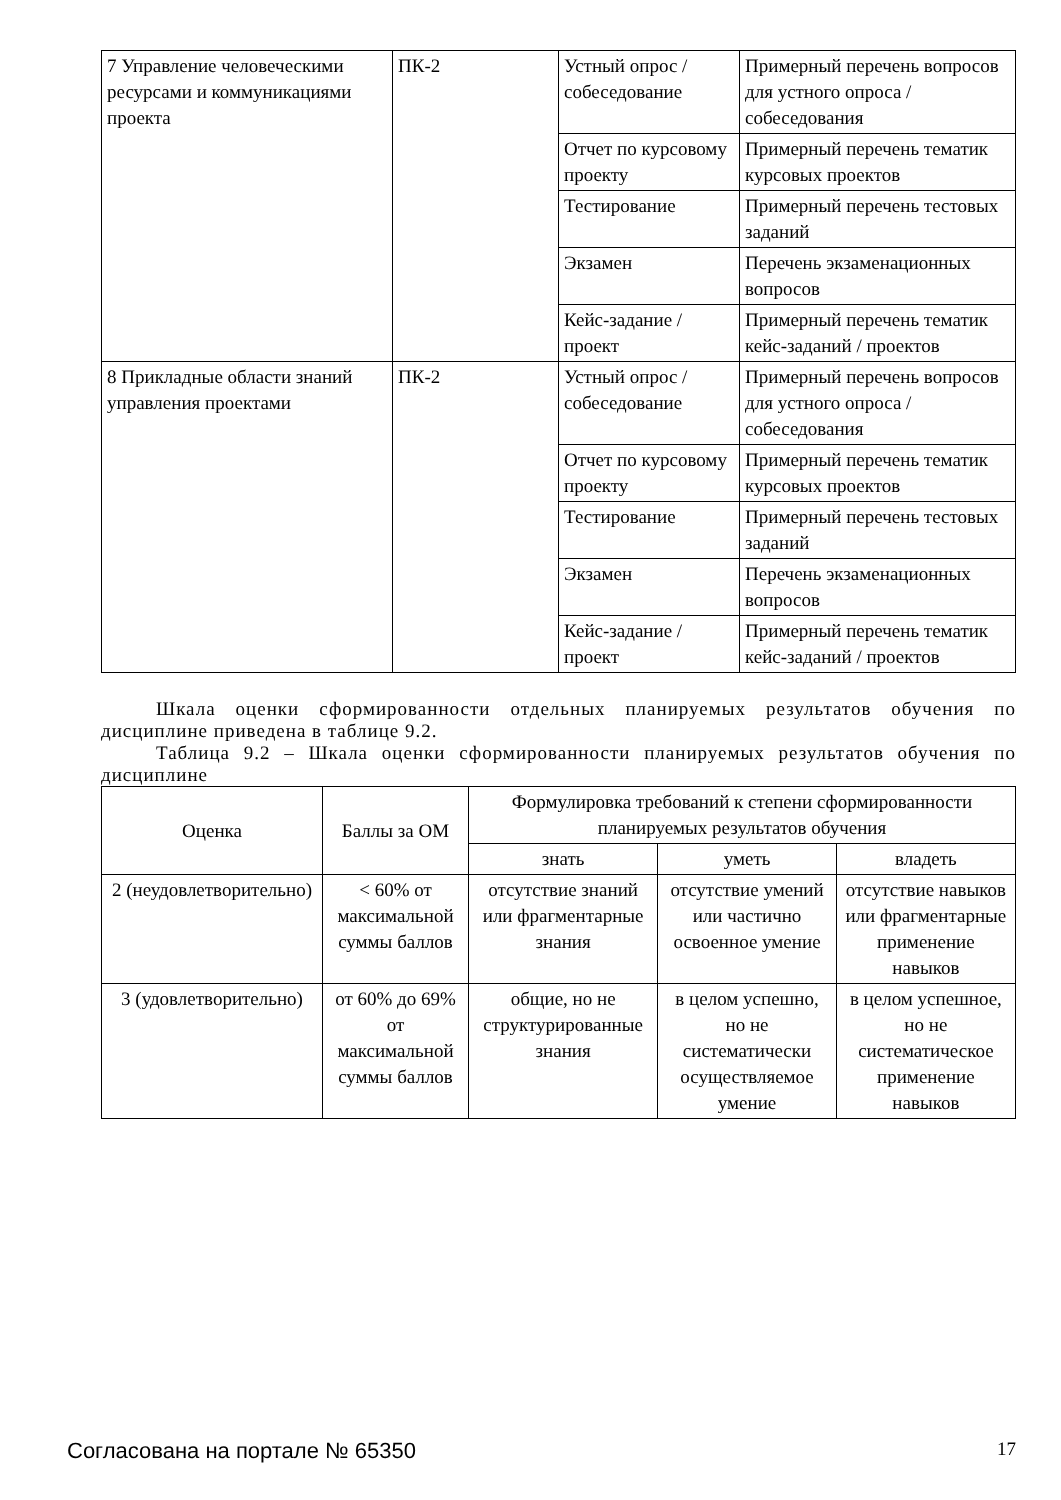| 7 Управление человеческими ресурсами и коммуникациями проекта | ПК-2 | Устный опрос / собеседование | Примерный перечень вопросов для устного опроса / собеседования |
| | | Отчет по курсовому проекту | Примерный перечень тематик курсовых проектов |
| | | Тестирование | Примерный перечень тестовых заданий |
| | | Экзамен | Перечень экзаменационных вопросов |
| | | Кейс-задание / проект | Примерный перечень тематик кейс-заданий / проектов |
| 8 Прикладные области знаний управления проектами | ПК-2 | Устный опрос / собеседование | Примерный перечень вопросов для устного опроса / собеседования |
| | | Отчет по курсовому проекту | Примерный перечень тематик курсовых проектов |
| | | Тестирование | Примерный перечень тестовых заданий |
| | | Экзамен | Перечень экзаменационных вопросов |
| | | Кейс-задание / проект | Примерный перечень тематик кейс-заданий / проектов |
Шкала оценки сформированности отдельных планируемых результатов обучения по дисциплине приведена в таблице 9.2.
Таблица 9.2 – Шкала оценки сформированности планируемых результатов обучения по дисциплине
| Оценка | Баллы за ОМ | Формулировка требований к степени сформированности планируемых результатов обучения | | |
| --- | --- | --- | --- | --- |
| | | знать | уметь | владеть |
| 2 (неудовлетворительно) | < 60% от максимальной суммы баллов | отсутствие знаний или фрагментарные знания | отсутствие умений или частично освоенное умение | отсутствие навыков или фрагментарные применение навыков |
| 3 (удовлетворительно) | от 60% до 69% от максимальной суммы баллов | общие, но не структурированные знания | в целом успешно, но не систематически осуществляемое умение | в целом успешное, но не систематическое применение навыков |
Согласована на портале № 65350 17